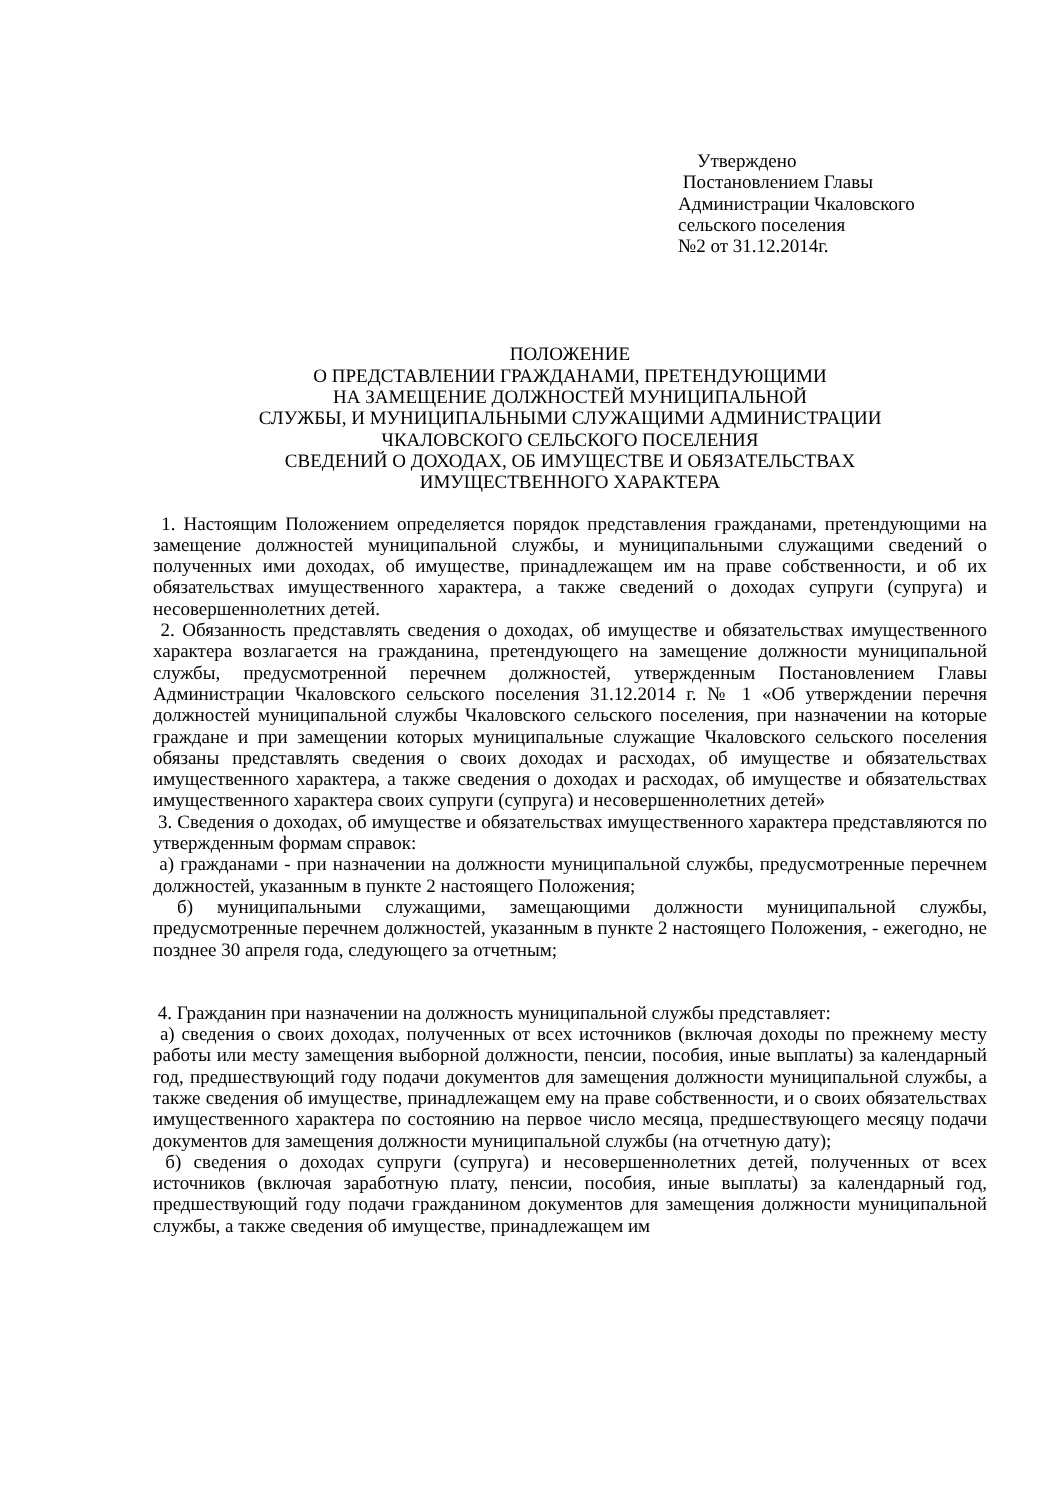Утверждено
Постановлением Главы
Администрации Чкаловского
сельского поселения
№2 от 31.12.2014г.
ПОЛОЖЕНИЕ
О ПРЕДСТАВЛЕНИИ ГРАЖДАНАМИ, ПРЕТЕНДУЮЩИМИ
НА ЗАМЕЩЕНИЕ ДОЛЖНОСТЕЙ МУНИЦИПАЛЬНОЙ
СЛУЖБЫ, И МУНИЦИПАЛЬНЫМИ СЛУЖАЩИМИ АДМИНИСТРАЦИИ
ЧКАЛОВСКОГО СЕЛЬСКОГО ПОСЕЛЕНИЯ
СВЕДЕНИЙ О ДОХОДАХ, ОБ ИМУЩЕСТВЕ И ОБЯЗАТЕЛЬСТВАХ
ИМУЩЕСТВЕННОГО ХАРАКТЕРА
1. Настоящим Положением определяется порядок представления гражданами, претендующими на замещение должностей муниципальной службы, и муниципальными служащими сведений о полученных ими доходах, об имуществе, принадлежащем им на праве собственности, и об их обязательствах имущественного характера, а также сведений о доходах супруги (супруга) и несовершеннолетних детей.
2. Обязанность представлять сведения о доходах, об имуществе и обязательствах имущественного характера возлагается на гражданина, претендующего на замещение должности муниципальной службы, предусмотренной перечнем должностей, утвержденным Постановлением Главы Администрации Чкаловского сельского поселения 31.12.2014 г. № 1 «Об утверждении перечня должностей муниципальной службы Чкаловского сельского поселения, при назначении на которые граждане и при замещении которых муниципальные служащие Чкаловского сельского поселения обязаны представлять сведения о своих доходах и расходах, об имуществе и обязательствах имущественного характера, а также сведения о доходах и расходах, об имуществе и обязательствах имущественного характера своих супруги (супруга) и несовершеннолетних детей»
3. Сведения о доходах, об имуществе и обязательствах имущественного характера представляются по утвержденным формам справок:
а) гражданами - при назначении на должности муниципальной службы, предусмотренные перечнем должностей, указанным в пункте 2 настоящего Положения;
б) муниципальными служащими, замещающими должности муниципальной службы, предусмотренные перечнем должностей, указанным в пункте 2 настоящего Положения, - ежегодно, не позднее 30 апреля года, следующего за отчетным;
4. Гражданин при назначении на должность муниципальной службы представляет:
а) сведения о своих доходах, полученных от всех источников (включая доходы по прежнему месту работы или месту замещения выборной должности, пенсии, пособия, иные выплаты) за календарный год, предшествующий году подачи документов для замещения должности муниципальной службы, а также сведения об имуществе, принадлежащем ему на праве собственности, и о своих обязательствах имущественного характера по состоянию на первое число месяца, предшествующего месяцу подачи документов для замещения должности муниципальной службы (на отчетную дату);
б) сведения о доходах супруги (супруга) и несовершеннолетних детей, полученных от всех источников (включая заработную плату, пенсии, пособия, иные выплаты) за календарный год, предшествующий году подачи гражданином документов для замещения должности муниципальной службы, а также сведения об имуществе, принадлежащем им